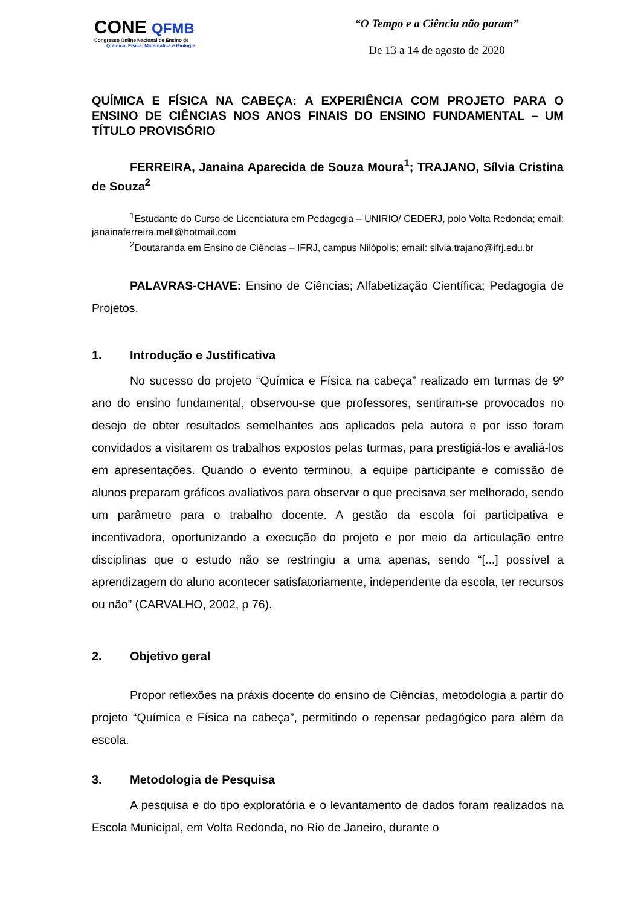CONE QFMB
Congresso Online Nacional de Ensino de
Química, Física, Matemática e Biologia
“O Tempo e a Ciência não param”
De 13 a 14 de agosto de 2020
QUÍMICA E FÍSICA NA CABEÇA: A EXPERIÊNCIA COM PROJETO PARA O ENSINO DE CIÊNCIAS NOS ANOS FINAIS DO ENSINO FUNDAMENTAL – UM TÍTULO PROVISÓRIO
FERREIRA, Janaina Aparecida de Souza Moura<sup>1</sup>; TRAJANO, Sílvia Cristina de Souza<sup>2</sup>
<sup>1</sup> Estudante do Curso de Licenciatura em Pedagogia – UNIRIO/ CEDERJ, polo Volta Redonda; email: janainaferreira.mell@hotmail.com
<sup>2</sup> Doutaranda em Ensino de Ciências – IFRJ, campus Nilópolis; email: silvia.trajano@ifrj.edu.br
PALAVRAS-CHAVE: Ensino de Ciências; Alfabetização Científica; Pedagogia de Projetos.
1. Introdução e Justificativa
No sucesso do projeto “Química e Física na cabeça” realizado em turmas de 9º ano do ensino fundamental, observou-se que professores, sentiram-se provocados no desejo de obter resultados semelhantes aos aplicados pela autora e por isso foram convidados a visitarem os trabalhos expostos pelas turmas, para prestigiá-los e avaliá-los em apresentações. Quando o evento terminou, a equipe participante e comissão de alunos preparam gráficos avaliativos para observar o que precisava ser melhorado, sendo um parâmetro para o trabalho docente. A gestão da escola foi participativa e incentivadora, oportunizando a execução do projeto e por meio da articulação entre disciplinas que o estudo não se restringiu a uma apenas, sendo “[...] possível a aprendizagem do aluno acontecer satisfatoriamente, independente da escola, ter recursos ou não” (CARVALHO, 2002, p 76).
2. Objetivo geral
Propor reflexões na práxis docente do ensino de Ciências, metodologia a partir do projeto “Química e Física na cabeça”, permitindo o repensar pedagógico para além da escola.
3. Metodologia de Pesquisa
A pesquisa e do tipo exploratória e o levantamento de dados foram realizados na Escola Municipal, em Volta Redonda, no Rio de Janeiro, durante o